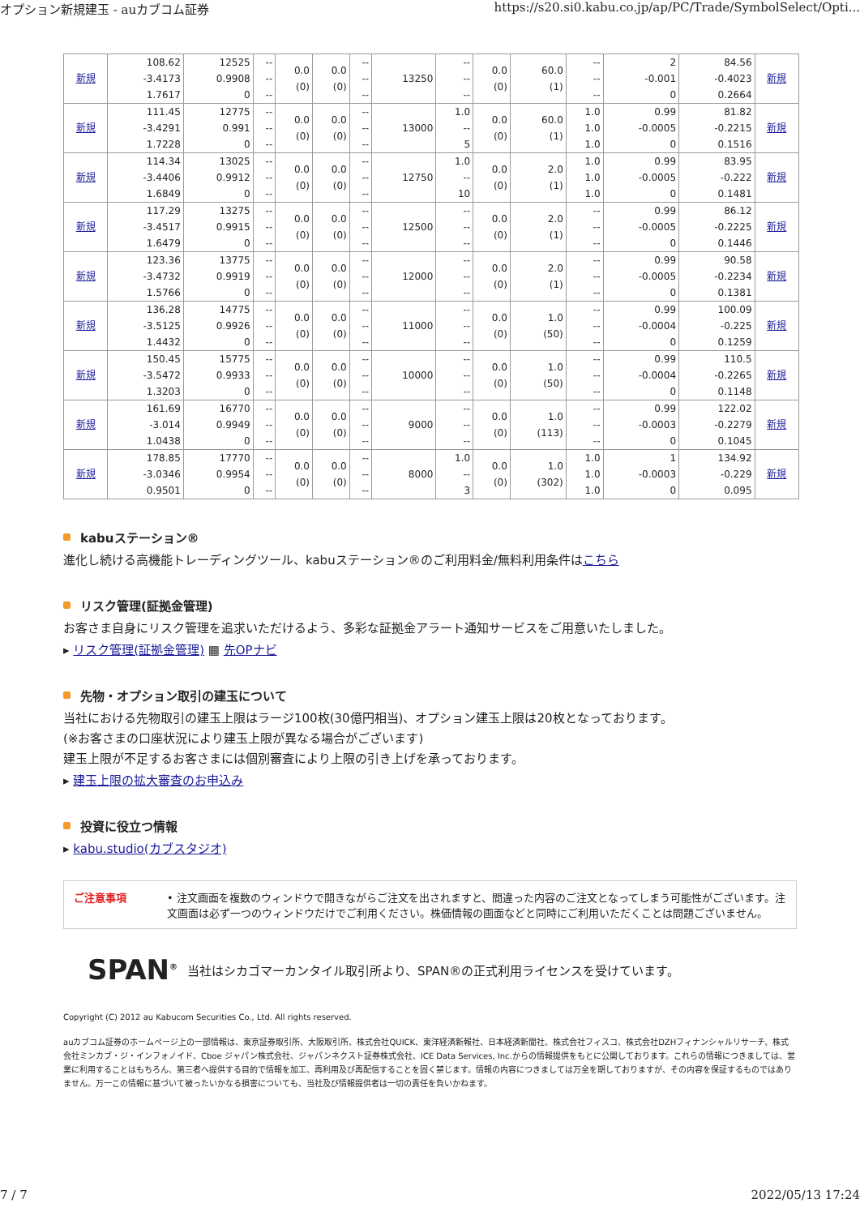オプション新規建玉 - auカブコム証券 https://s20.si0.kabu.co.jp/ap/PC/Trade/SymbolSelect/Opti...
| 新規 | 108.62 -3.4173 1.7617 | 12525 0.9908 0 | -- -- -- | 0.0 (0) | 0.0 (0) | -- -- -- | 13250 | -- -- -- | 0.0 (0) | 60.0 (1) | -- -- -- | 2 -0.001 0 | 84.56 -0.4023 0.2664 | 新規 |
| 新規 | 111.45 -3.4291 1.7228 | 12775 0.991 0 | -- -- -- | 0.0 (0) | 0.0 (0) | -- -- -- | 13000 | 1.0 -- 5 | 0.0 (0) | 60.0 (1) | 1.0 1.0 1.0 | 0.99 -0.0005 0 | 81.82 -0.2215 0.1516 | 新規 |
| 新規 | 114.34 -3.4406 1.6849 | 13025 0.9912 0 | -- -- -- | 0.0 (0) | 0.0 (0) | -- -- -- | 12750 | 1.0 -- 10 | 0.0 (0) | 2.0 (1) | 1.0 1.0 1.0 | 0.99 -0.0005 0 | 83.95 -0.222 0.1481 | 新規 |
| 新規 | 117.29 -3.4517 1.6479 | 13275 0.9915 0 | -- -- -- | 0.0 (0) | 0.0 (0) | -- -- -- | 12500 | -- -- -- | 0.0 (0) | 2.0 (1) | -- -- -- | 0.99 -0.0005 0 | 86.12 -0.2225 0.1446 | 新規 |
| 新規 | 123.36 -3.4732 1.5766 | 13775 0.9919 0 | -- -- -- | 0.0 (0) | 0.0 (0) | -- -- -- | 12000 | -- -- -- | 0.0 (0) | 2.0 (1) | -- -- -- | 0.99 -0.0005 0 | 90.58 -0.2234 0.1381 | 新規 |
| 新規 | 136.28 -3.5125 1.4432 | 14775 0.9926 0 | -- -- -- | 0.0 (0) | 0.0 (0) | -- -- -- | 11000 | -- -- -- | 0.0 (0) | 1.0 (50) | -- -- -- | 0.99 -0.0004 0 | 100.09 -0.225 0.1259 | 新規 |
| 新規 | 150.45 -3.5472 1.3203 | 15775 0.9933 0 | -- -- -- | 0.0 (0) | 0.0 (0) | -- -- -- | 10000 | -- -- -- | 0.0 (0) | 1.0 (50) | -- -- -- | 0.99 -0.0004 0 | 110.5 -0.2265 0.1148 | 新規 |
| 新規 | 161.69 -3.014 1.0438 | 16770 0.9949 0 | -- -- -- | 0.0 (0) | 0.0 (0) | -- -- -- | 9000 | -- -- -- | 0.0 (0) | 1.0 (113) | -- -- -- | 0.99 -0.0003 0 | 122.02 -0.2279 0.1045 | 新規 |
| 新規 | 178.85 -3.0346 0.9501 | 17770 0.9954 0 | -- -- -- | 0.0 (0) | 0.0 (0) | -- -- -- | 8000 | 1.0 -- 3 | 0.0 (0) | 1.0 (302) | 1.0 1.0 1.0 | 1 -0.0003 0 | 134.92 -0.229 0.095 | 新規 |
kabuステーション®
進化し続ける高機能トレーディングツール、kabuステーション®のご利用料金/無料利用条件はこちら
リスク管理(証拠金管理)
お客さま自身にリスク管理を追求いただけるよう、多彩な証拠金アラート通知サービスをご用意いたしました。
▸ リスク管理(証拠金管理) ▦ 先OPナビ
先物・オプション取引の建玉について
当社における先物取引の建玉上限はラージ100枚(30億円相当)、オプション建玉上限は20枚となっております。
(※お客さまの口座状況により建玉上限が異なる場合がございます)
建玉上限が不足するお客さまには個別審査により上限の引き上げを承っております。
▸ 建玉上限の拡大審査のお申込み
投資に役立つ情報
▸ kabu.studio(カブスタジオ)
ご注意事項 • 注文画面を複数のウィンドウで開きながらご注文を出されますと、間違った内容のご注文となってしまう可能性がございます。注文画面は必ず一つのウィンドウだけでご利用ください。株価情報の画面などと同時にご利用いただくことは問題ございません。
SPAN<sup>®</sup> 当社はシカゴマーカンタイル取引所より、SPAN®の正式利用ライセンスを受けています。
Copyright (C) 2012 au Kabucom Securities Co., Ltd. All rights reserved.
auカブコム証券のホームページ上の一部情報は、東京証券取引所、大阪取引所、株式会社QUICK、東洋経済新報社、日本経済新聞社、株式会社フィスコ、株式会社DZHフィナンシャルリサーチ、株式会社ミンカブ・ジ・インフォノイド、Cboe ジャパン株式会社、ジャパンネクスト証券株式会社、ICE Data Services, Inc.からの情報提供をもとに公開しております。これらの情報につきましては、営業に利用することはもちろん、第三者へ提供する目的で情報を加工、再利用及び再配信することを固く禁じます。情報の内容につきましては万全を期しておりますが、その内容を保証するものではありません。万一この情報に基づいて被ったいかなる損害についても、当社及び情報提供者は一切の責任を負いかねます。
7 / 7 2022/05/13 17:24